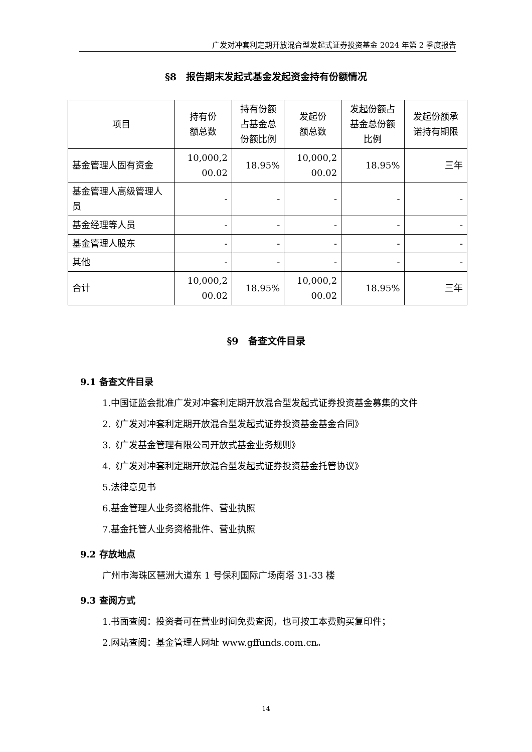广发对冲套利定期开放混合型发起式证券投资基金 2024 年第 2 季度报告
§8　报告期末发起式基金发起资金持有份额情况
| 项目 | 持有份 额总数 | 持有份额 占基金总 份额比例 | 发起份 额总数 | 发起份额占 基金总份额 比例 | 发起份额承 诺持有期限 |
| --- | --- | --- | --- | --- | --- |
| 基金管理人固有资金 | 10,000,2 00.02 | 18.95% | 10,000,2 00.02 | 18.95% | 三年 |
| 基金管理人高级管理人员 | - | - | - | - | - |
| 基金经理等人员 | - | - | - | - | - |
| 基金管理人股东 | - | - | - | - | - |
| 其他 | - | - | - | - | - |
| 合计 | 10,000,2 00.02 | 18.95% | 10,000,2 00.02 | 18.95% | 三年 |
§9　备查文件目录
9.1 备查文件目录
1.中国证监会批准广发对冲套利定期开放混合型发起式证券投资基金募集的文件
2.《广发对冲套利定期开放混合型发起式证券投资基金基金合同》
3.《广发基金管理有限公司开放式基金业务规则》
4.《广发对冲套利定期开放混合型发起式证券投资基金托管协议》
5.法律意见书
6.基金管理人业务资格批件、营业执照
7.基金托管人业务资格批件、营业执照
9.2 存放地点
广州市海珠区琶洲大道东 1 号保利国际广场南塔 31-33 楼
9.3 查阅方式
1.书面查阅：投资者可在营业时间免费查阅，也可按工本费购买复印件；
2.网站查阅：基金管理人网址 www.gffunds.com.cn。
14